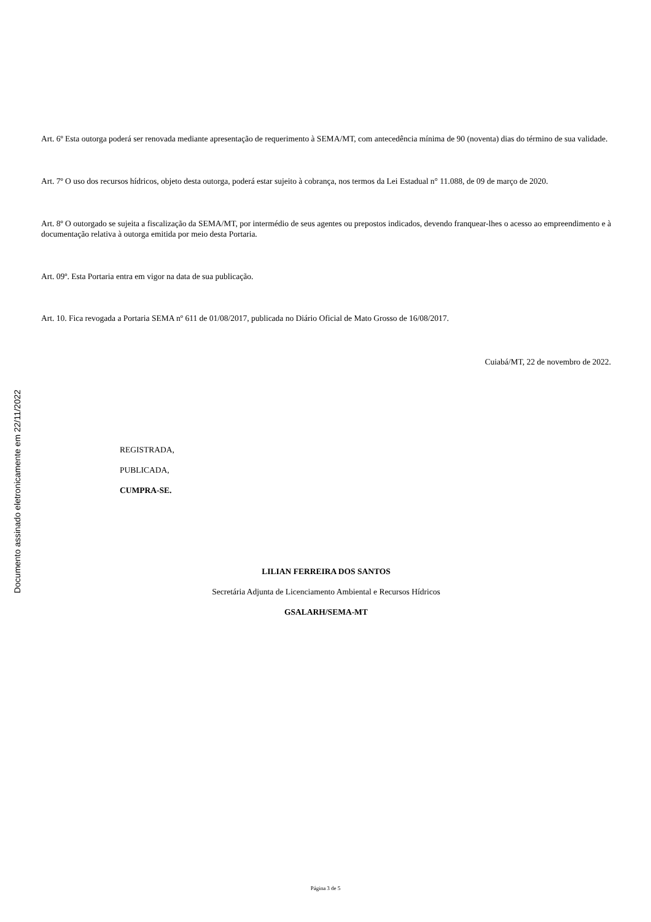Documento assinado eletronicamente em 22/11/2022
Art. 6º Esta outorga poderá ser renovada mediante apresentação de requerimento à SEMA/MT, com antecedência mínima de 90 (noventa) dias do término de sua validade.
Art. 7º O uso dos recursos hídricos, objeto desta outorga, poderá estar sujeito à cobrança, nos termos da Lei Estadual n° 11.088, de 09 de março de 2020.
Art. 8º O outorgado se sujeita a fiscalização da SEMA/MT, por intermédio de seus agentes ou prepostos indicados, devendo franquear-lhes o acesso ao empreendimento e à documentação relativa à outorga emitida por meio desta Portaria.
Art. 09º. Esta Portaria entra em vigor na data de sua publicação.
Art. 10. Fica revogada a Portaria SEMA nº 611 de 01/08/2017, publicada no Diário Oficial de Mato Grosso de 16/08/2017.
Cuiabá/MT, 22 de novembro de 2022.
REGISTRADA,
PUBLICADA,
CUMPRA-SE.
LILIAN FERREIRA DOS SANTOS
Secretária Adjunta de Licenciamento Ambiental e Recursos Hídricos
GSALARH/SEMA-MT
Página 3 de 5